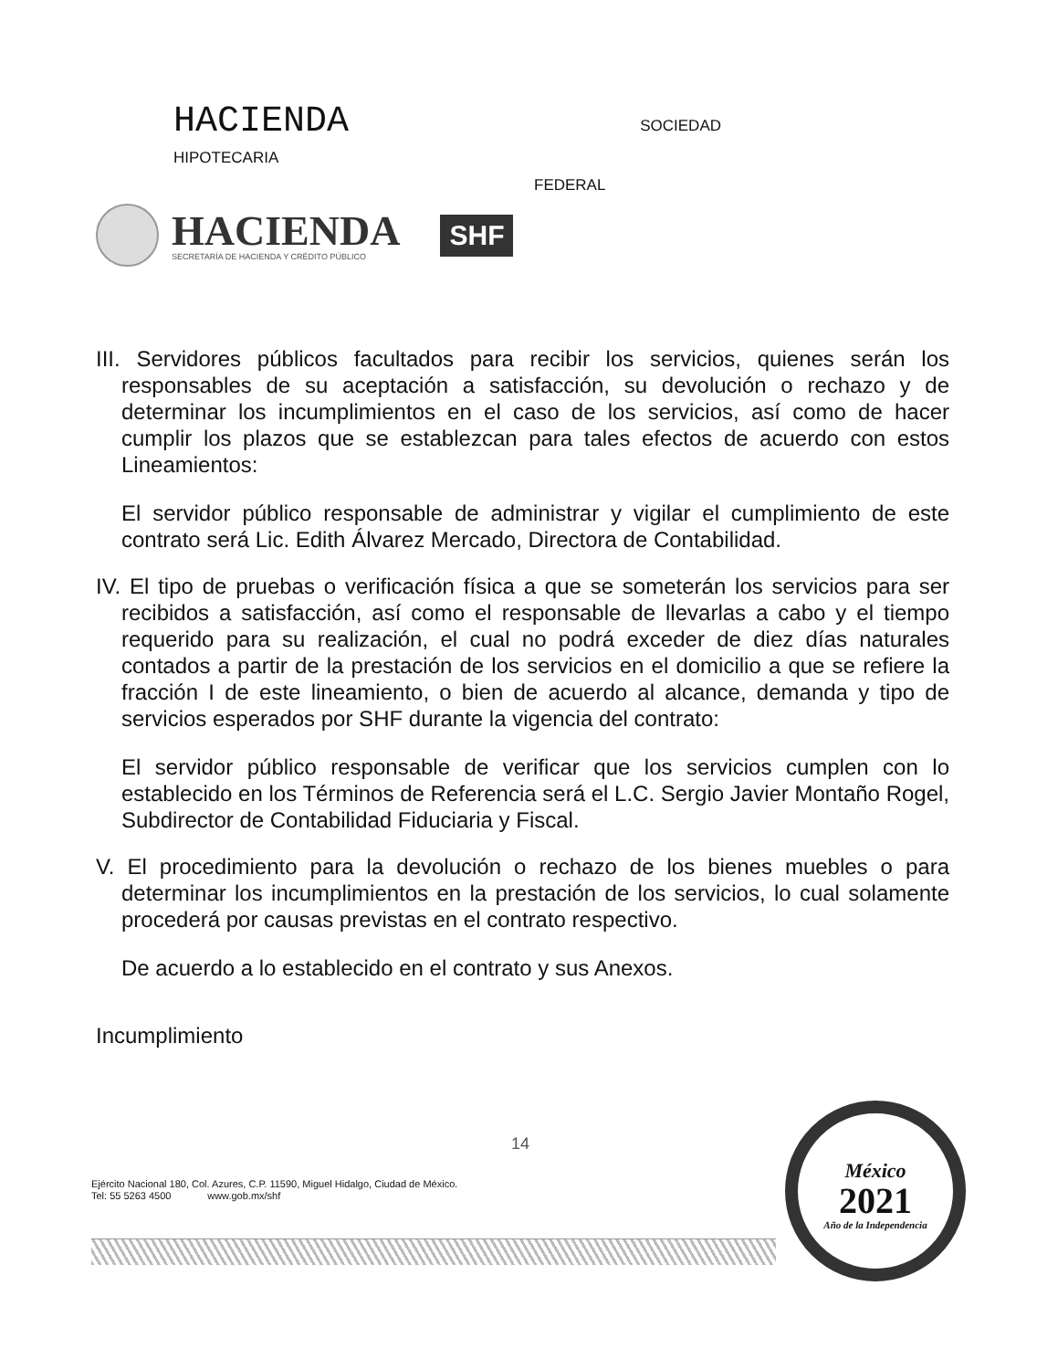HACIENDA SOCIEDAD
HIPOTECARIA
FEDERAL
HACIENDA
SECRETARÍA DE HACIENDA Y CRÉDITO PÚBLICO
SHF
III. Servidores públicos facultados para recibir los servicios, quienes serán los responsables de su aceptación a satisfacción, su devolución o rechazo y de determinar los incumplimientos en el caso de los servicios, así como de hacer cumplir los plazos que se establezcan para tales efectos de acuerdo con estos Lineamientos:
El servidor público responsable de administrar y vigilar el cumplimiento de este contrato será Lic. Edith Álvarez Mercado, Directora de Contabilidad.
IV. El tipo de pruebas o verificación física a que se someterán los servicios para ser recibidos a satisfacción, así como el responsable de llevarlas a cabo y el tiempo requerido para su realización, el cual no podrá exceder de diez días naturales contados a partir de la prestación de los servicios en el domicilio a que se refiere la fracción I de este lineamiento, o bien de acuerdo al alcance, demanda y tipo de servicios esperados por SHF durante la vigencia del contrato:
El servidor público responsable de verificar que los servicios cumplen con lo establecido en los Términos de Referencia será el L.C. Sergio Javier Montaño Rogel, Subdirector de Contabilidad Fiduciaria y Fiscal.
V. El procedimiento para la devolución o rechazo de los bienes muebles o para determinar los incumplimientos en la prestación de los servicios, lo cual solamente procederá por causas previstas en el contrato respectivo.
De acuerdo a lo establecido en el contrato y sus Anexos.
Incumplimiento
14
Ejército Nacional 180, Col. Azures, C.P. 11590, Miguel Hidalgo, Ciudad de México.
Tel: 55 5263 4500 www.gob.mx/shf
México
2021
Año de la Independencia